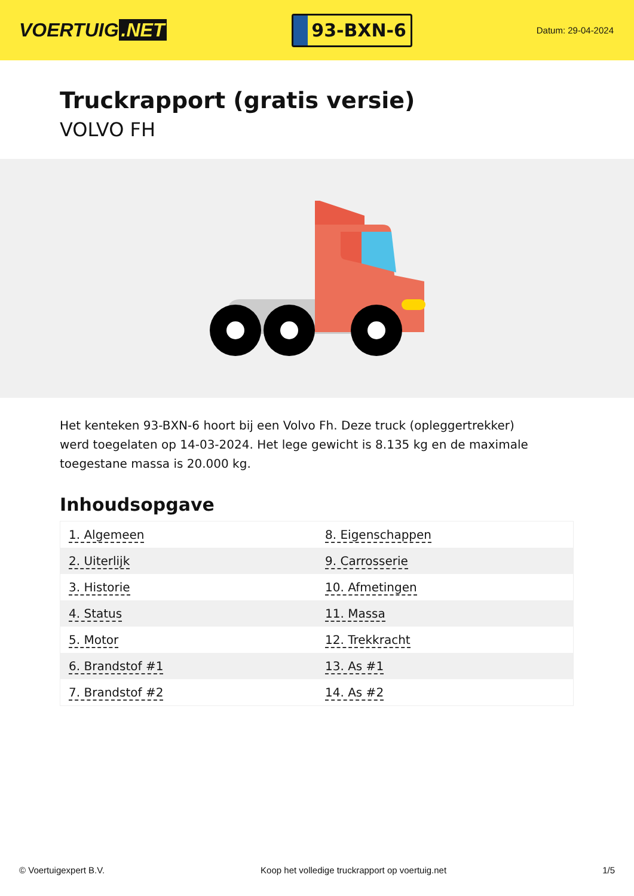VOERTUIG.NET
93-BXN-6
Datum: 29-04-2024
Truckrapport (gratis versie)
VOLVO FH
Het kenteken 93-BXN-6 hoort bij een Volvo Fh. Deze truck (opleggertrekker) werd toegelaten op 14-03-2024. Het lege gewicht is 8.135 kg en de maximale toegestane massa is 20.000 kg.
Inhoudsopgave
| 1. Algemeen | 8. Eigenschappen |
| 2. Uiterlijk | 9. Carrosserie |
| 3. Historie | 10. Afmetingen |
| 4. Status | 11. Massa |
| 5. Motor | 12. Trekkracht |
| 6. Brandstof #1 | 13. As #1 |
| 7. Brandstof #2 | 14. As #2 |
© Voertuigexpert B.V. Koop het volledige truckrapport op voertuig.net 1/5